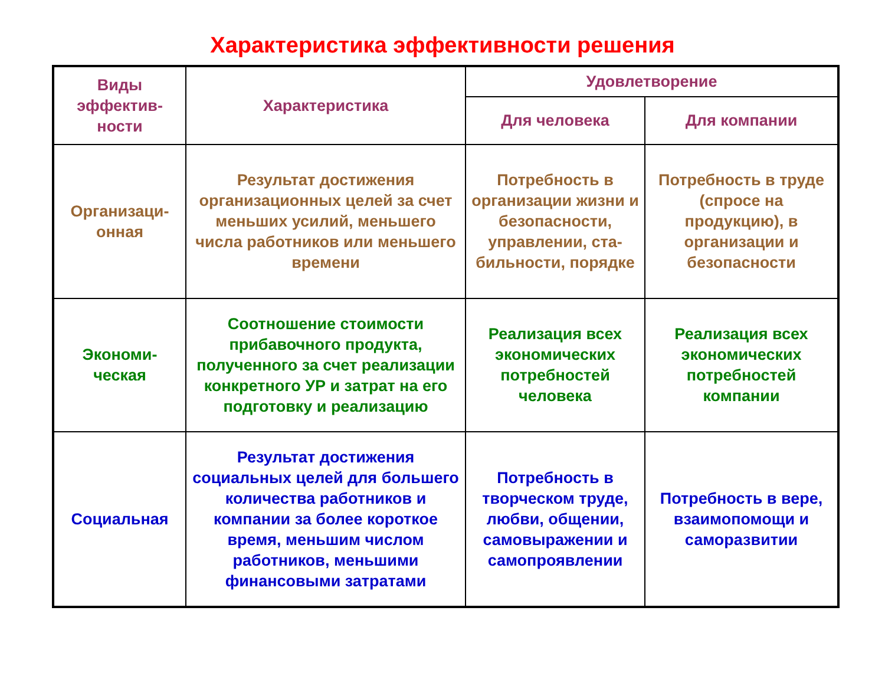Характеристика эффективности решения
| Виды эффектив-ности | Характеристика | Удовлетворение | |
| --- | --- | --- | --- |
| | | Для человека | Для компании |
| Организаци-онная | Результат достижения организационных целей за счет меньших усилий, меньшего числа работников или меньшего времени | Потребность в организации жизни и безопасности, управлении, ста-бильности, порядке | Потребность в труде (спросе на продукцию), в организации и безопасности |
| Экономи-ческая | Соотношение стоимости прибавочного продукта, полученного за счет реализации конкретного УР и затрат на его подготовку и реализацию | Реализация всех экономических потребностей человека | Реализация всех экономических потребностей компании |
| Социальная | Результат достижения социальных целей для большего количества работников и компании за более короткое время, меньшим числом работников, меньшими финансовыми затратами | Потребность в творческом труде, любви, общении, самовыражении и самопроявлении | Потребность в вере, взаимопомощи и саморазвитии |